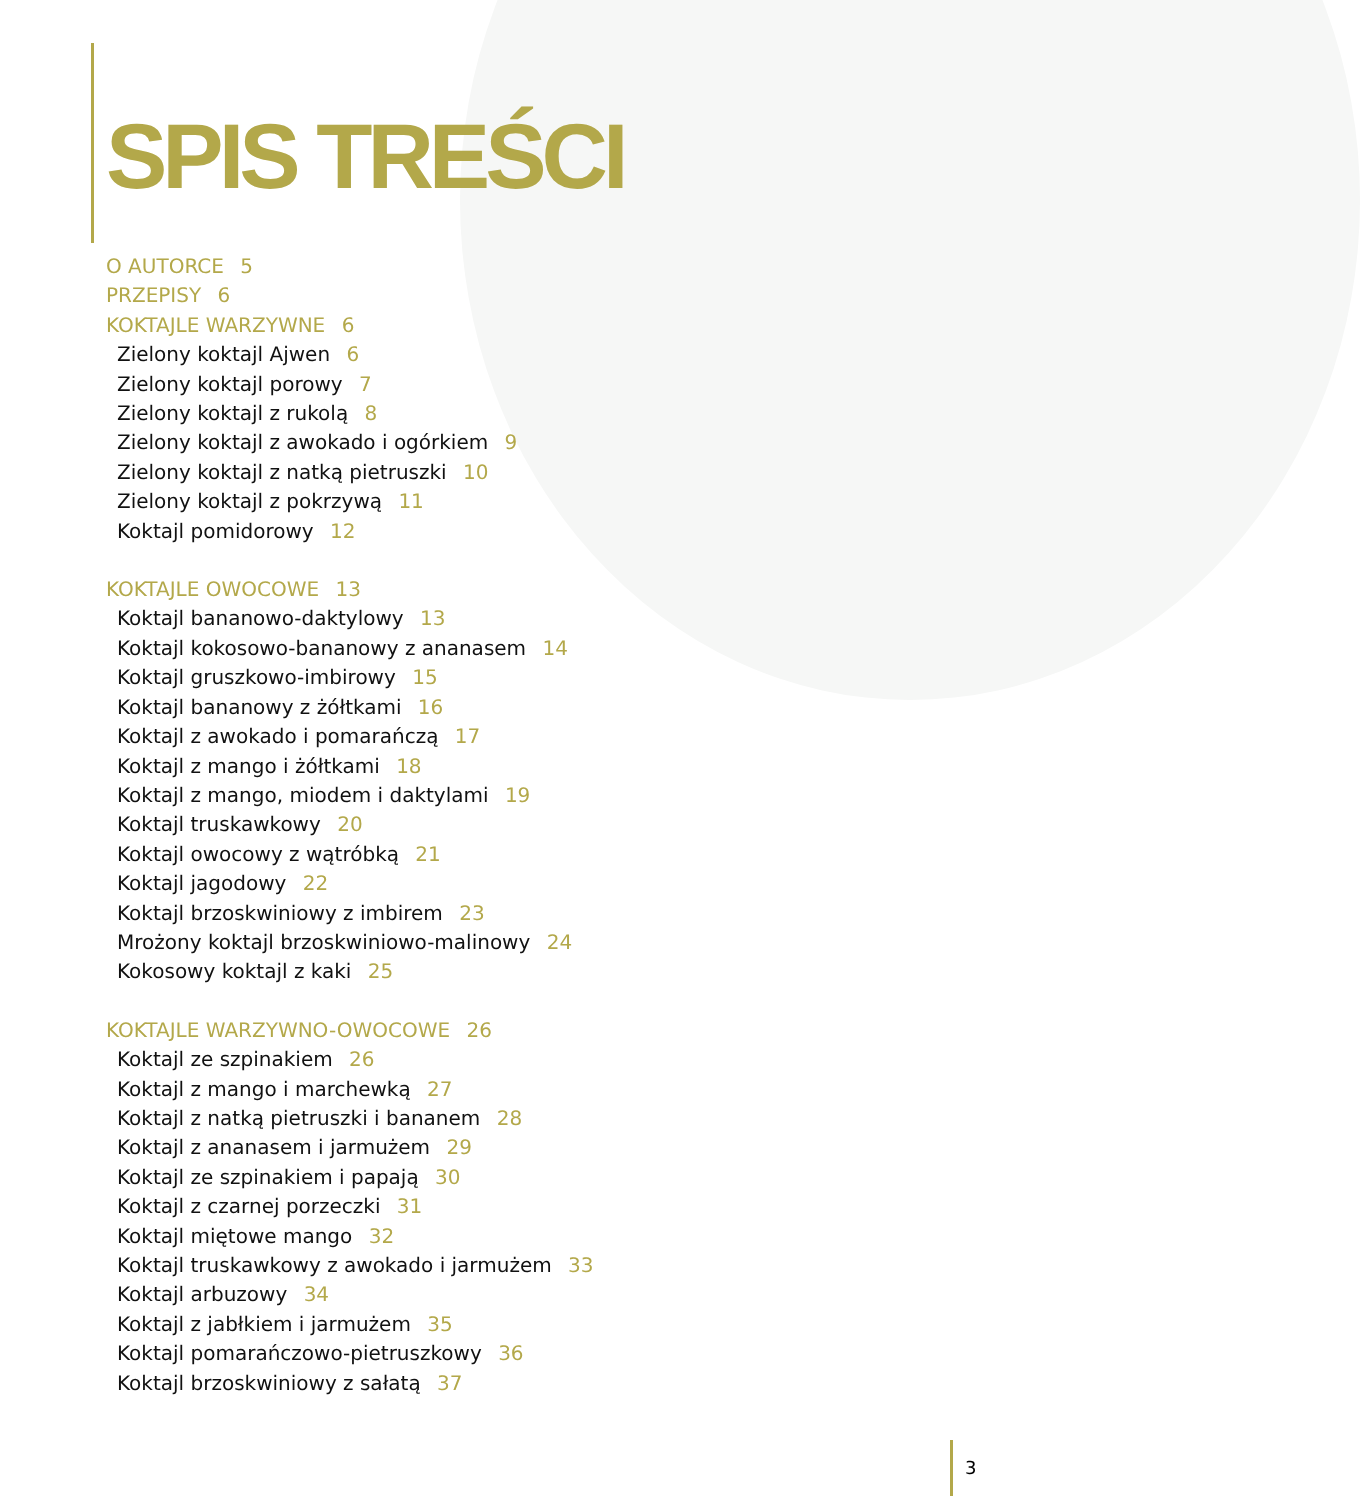SPIS TREŚCI
O AUTORCE 5
PRZEPISY 6
KOKTAJLE WARZYWNE 6
Zielony koktajl Ajwen 6
Zielony koktajl porowy 7
Zielony koktajl z rukolą 8
Zielony koktajl z awokado i ogórkiem 9
Zielony koktajl z natką pietruszki 10
Zielony koktajl z pokrzywą 11
Koktajl pomidorowy 12
KOKTAJLE OWOCOWE 13
Koktajl bananowo-daktylowy 13
Koktajl kokosowo-bananowy z ananasem 14
Koktajl gruszkowo-imbirowy 15
Koktajl bananowy z żółtkami 16
Koktajl z awokado i pomarańczą 17
Koktajl z mango i żółtkami 18
Koktajl z mango, miodem i daktylami 19
Koktajl truskawkowy 20
Koktajl owocowy z wątróbką 21
Koktajl jagodowy 22
Koktajl brzoskwiniowy z imbirem 23
Mrożony koktajl brzoskwiniowo-malinowy 24
Kokosowy koktajl z kaki 25
KOKTAJLE WARZYWNO-OWOCOWE 26
Koktajl ze szpinakiem 26
Koktajl z mango i marchewką 27
Koktajl z natką pietruszki i bananem 28
Koktajl z ananasem i jarmużem 29
Koktajl ze szpinakiem i papają 30
Koktajl z czarnej porzeczki 31
Koktajl miętowe mango 32
Koktajl truskawkowy z awokado i jarmużem 33
Koktajl arbuzowy 34
Koktajl z jabłkiem i jarmużem 35
Koktajl pomarańczowo-pietruszkowy 36
Koktajl brzoskwiniowy z sałatą 37
3